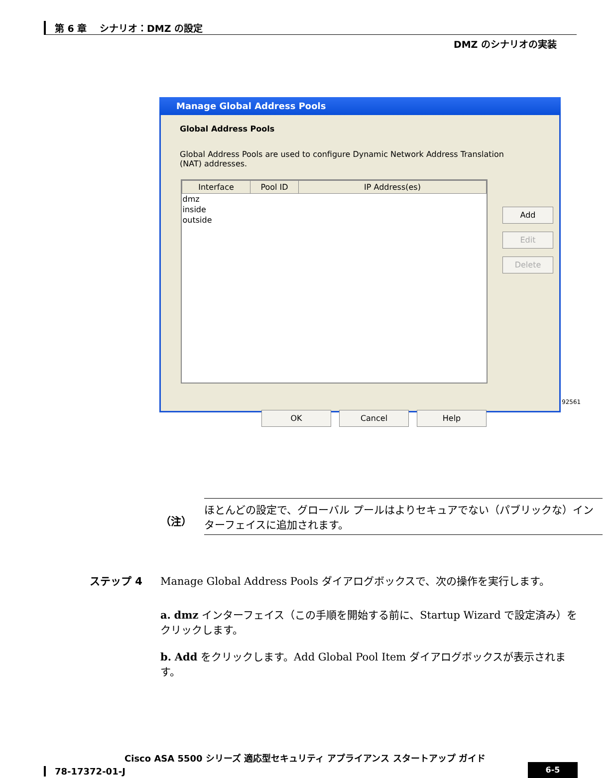第 6 章　 シナリオ：DMZ の設定
DMZ のシナリオの実装
Manage Global Address Pools
Global Address Pools
Global Address Pools are used to configure Dynamic Network Address Translation (NAT) addresses.
| Interface | Pool ID | IP Address(es) |
| --- | --- | --- |
| dmz | | |
| inside | | |
| outside | | |
Add
Edit
Delete
OK Cancel Help
92561
（注）
ほとんどの設定で、グローバル プールはよりセキュアでない（パブリックな）インターフェイスに追加されます。
ステップ 4
Manage Global Address Pools ダイアログボックスで、次の操作を実行します。
a. dmz インターフェイス（この手順を開始する前に、Startup Wizard で設定済み）をクリックします。
b. Add をクリックします。Add Global Pool Item ダイアログボックスが表示されます。
Cisco ASA 5500 シリーズ 適応型セキュリティ アプライアンス スタートアップ ガイド
78-17372-01-J 6-5